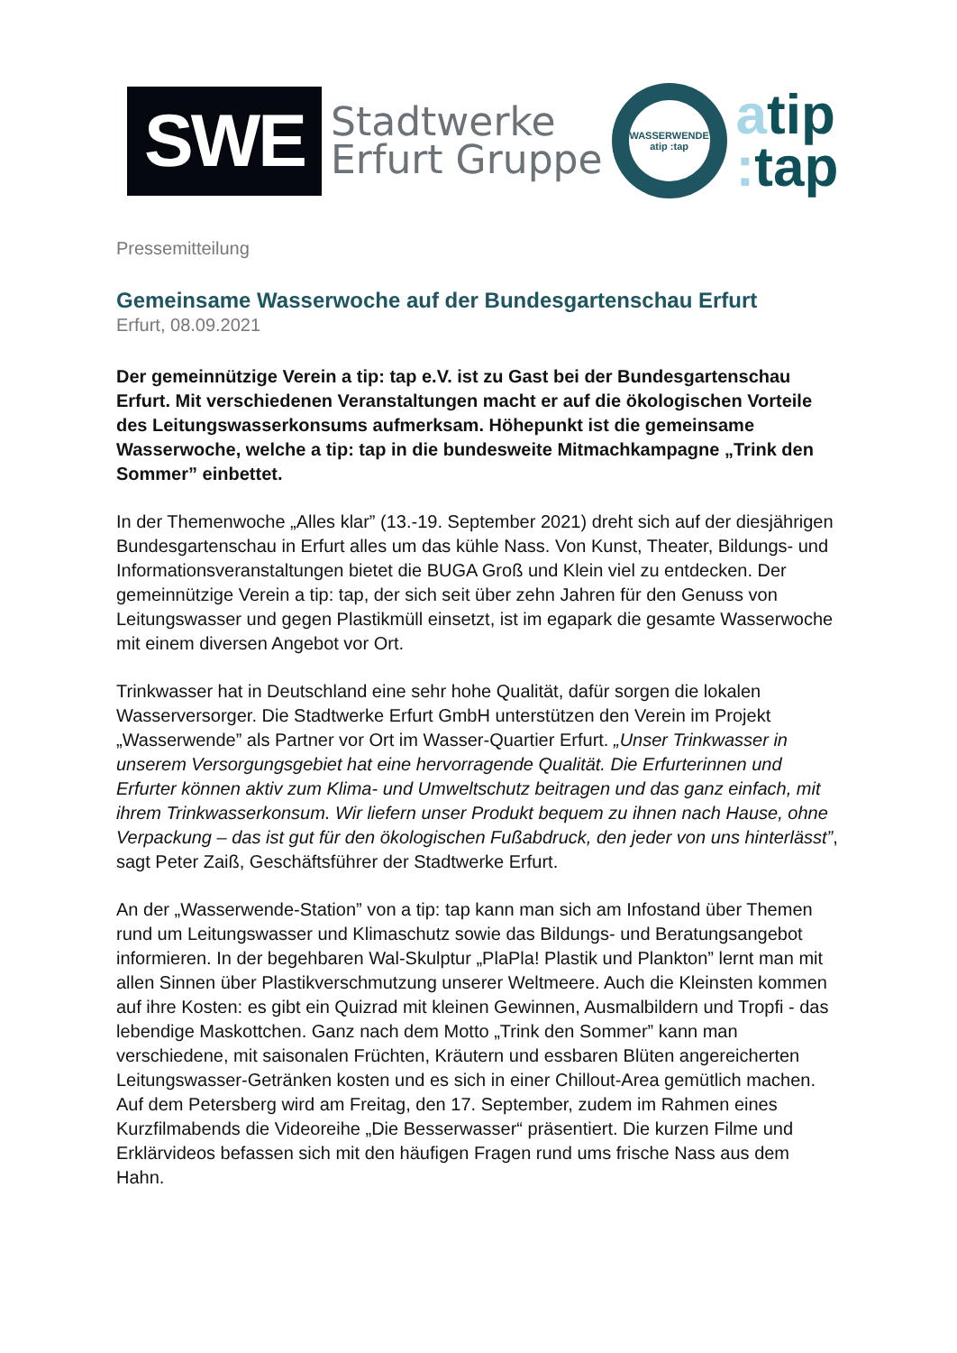SWE
Stadtwerke
Erfurt Gruppe
WASSERWENDE
atip :tap
atip
: tap
Pressemitteilung
Gemeinsame Wasserwoche auf der Bundesgartenschau Erfurt
Erfurt, 08.09.2021
Der gemeinnützige Verein a tip: tap e.V. ist zu Gast bei der Bundesgartenschau Erfurt. Mit verschiedenen Veranstaltungen macht er auf die ökologischen Vorteile des Leitungswasserkonsums aufmerksam. Höhepunkt ist die gemeinsame Wasserwoche, welche a tip: tap in die bundesweite Mitmachkampagne „Trink den Sommer” einbettet.
In der Themenwoche „Alles klar” (13.-19. September 2021) dreht sich auf der diesjährigen Bundesgartenschau in Erfurt alles um das kühle Nass. Von Kunst, Theater, Bildungs- und Informationsveranstaltungen bietet die BUGA Groß und Klein viel zu entdecken. Der gemeinnützige Verein a tip: tap, der sich seit über zehn Jahren für den Genuss von Leitungswasser und gegen Plastikmüll einsetzt, ist im egapark die gesamte Wasserwoche mit einem diversen Angebot vor Ort.
Trinkwasser hat in Deutschland eine sehr hohe Qualität, dafür sorgen die lokalen Wasserversorger. Die Stadtwerke Erfurt GmbH unterstützen den Verein im Projekt „Wasserwende” als Partner vor Ort im Wasser-Quartier Erfurt. „Unser Trinkwasser in unserem Versorgungsgebiet hat eine hervorragende Qualität. Die Erfurterinnen und Erfurter können aktiv zum Klima- und Umweltschutz beitragen und das ganz einfach, mit ihrem Trinkwasserkonsum. Wir liefern unser Produkt bequem zu ihnen nach Hause, ohne Verpackung – das ist gut für den ökologischen Fußabdruck, den jeder von uns hinterlässt”, sagt Peter Zaiß, Geschäftsführer der Stadtwerke Erfurt.
An der „Wasserwende-Station” von a tip: tap kann man sich am Infostand über Themen rund um Leitungswasser und Klimaschutz sowie das Bildungs- und Beratungsangebot informieren. In der begehbaren Wal-Skulptur „PlaPla! Plastik und Plankton” lernt man mit allen Sinnen über Plastikverschmutzung unserer Weltmeere. Auch die Kleinsten kommen auf ihre Kosten: es gibt ein Quizrad mit kleinen Gewinnen, Ausmalbildern und Tropfi - das lebendige Maskottchen. Ganz nach dem Motto „Trink den Sommer” kann man verschiedene, mit saisonalen Früchten, Kräutern und essbaren Blüten angereicherten Leitungswasser-Getränken kosten und es sich in einer Chillout-Area gemütlich machen.
Auf dem Petersberg wird am Freitag, den 17. September, zudem im Rahmen eines Kurzfilmabends die Videoreihe „Die Besserwasser“ präsentiert. Die kurzen Filme und Erklärvideos befassen sich mit den häufigen Fragen rund ums frische Nass aus dem Hahn.